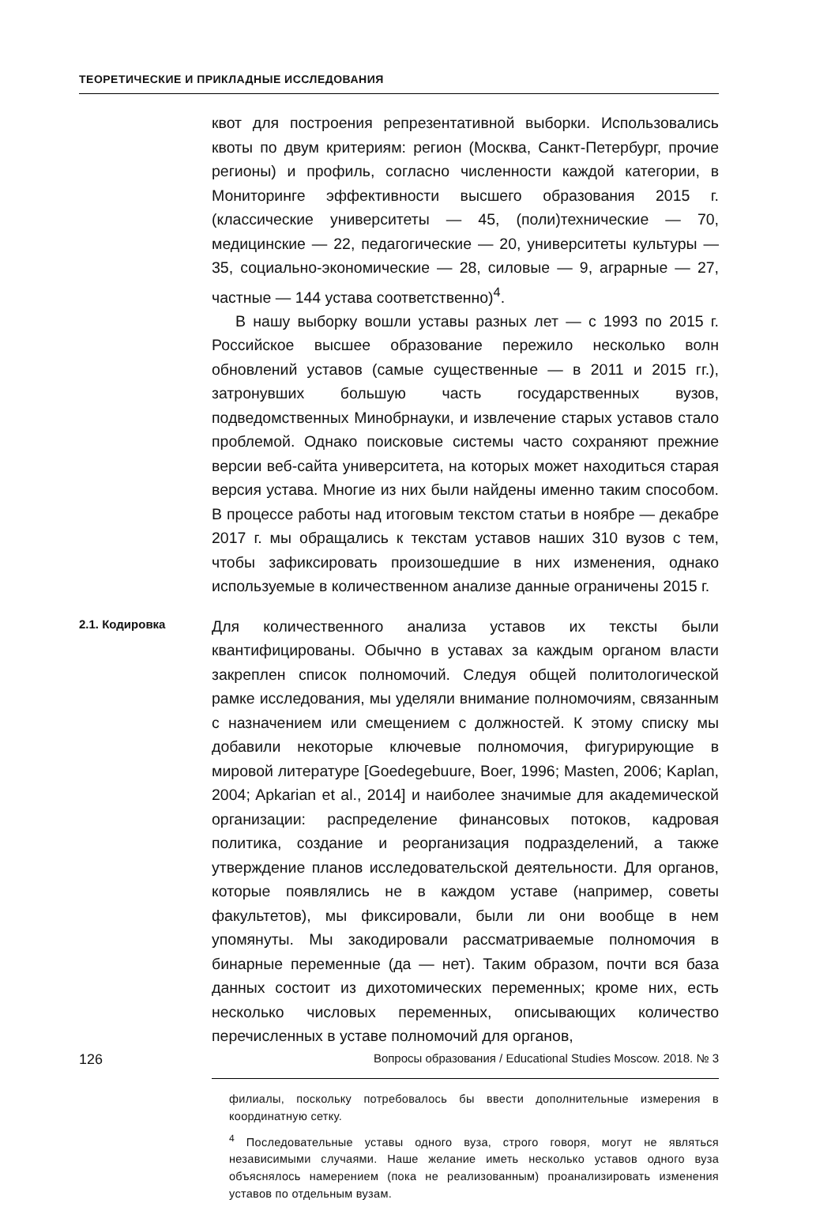ТЕОРЕТИЧЕСКИЕ И ПРИКЛАДНЫЕ ИССЛЕДОВАНИЯ
квот для построения репрезентативной выборки. Использовались квоты по двум критериям: регион (Москва, Санкт-Петербург, прочие регионы) и профиль, согласно численности каждой категории, в Мониторинге эффективности высшего образования 2015 г. (классические университеты — 45, (поли)технические — 70, медицинские — 22, педагогические — 20, университеты культуры — 35, социально-экономические — 28, силовые — 9, аграрные — 27, частные — 144 устава соответственно)<sup>4</sup>.
В нашу выборку вошли уставы разных лет — с 1993 по 2015 г. Российское высшее образование пережило несколько волн обновлений уставов (самые существенные — в 2011 и 2015 гг.), затронувших большую часть государственных вузов, подведомственных Минобрнауки, и извлечение старых уставов стало проблемой. Однако поисковые системы часто сохраняют прежние версии веб-сайта университета, на которых может находиться старая версия устава. Многие из них были найдены именно таким способом. В процессе работы над итоговым текстом статьи в ноябре — декабре 2017 г. мы обращались к текстам уставов наших 310 вузов с тем, чтобы зафиксировать произошедшие в них изменения, однако используемые в количественном анализе данные ограничены 2015 г.
2.1. Кодировка
Для количественного анализа уставов их тексты были квантифицированы. Обычно в уставах за каждым органом власти закреплен список полномочий. Следуя общей политологической рамке исследования, мы уделяли внимание полномочиям, связанным с назначением или смещением с должностей. К этому списку мы добавили некоторые ключевые полномочия, фигурирующие в мировой литературе [Goedegebuure, Boer, 1996; Masten, 2006; Kaplan, 2004; Apkarian et al., 2014] и наиболее значимые для академической организации: распределение финансовых потоков, кадровая политика, создание и реорганизация подразделений, а также утверждение планов исследовательской деятельности. Для органов, которые появлялись не в каждом уставе (например, советы факультетов), мы фиксировали, были ли они вообще в нем упомянуты. Мы закодировали рассматриваемые полномочия в бинарные переменные (да — нет). Таким образом, почти вся база данных состоит из дихотомических переменных; кроме них, есть несколько числовых переменных, описывающих количество перечисленных в уставе полномочий для органов,
филиалы, поскольку потребовалось бы ввести дополнительные измерения в координатную сетку.
<sup>4</sup> Последовательные уставы одного вуза, строго говоря, могут не являться независимыми случаями. Наше желание иметь несколько уставов одного вуза объяснялось намерением (пока не реализованным) проанализировать изменения уставов по отдельным вузам.
126 Вопросы образования / Educational Studies Moscow. 2018. № 3